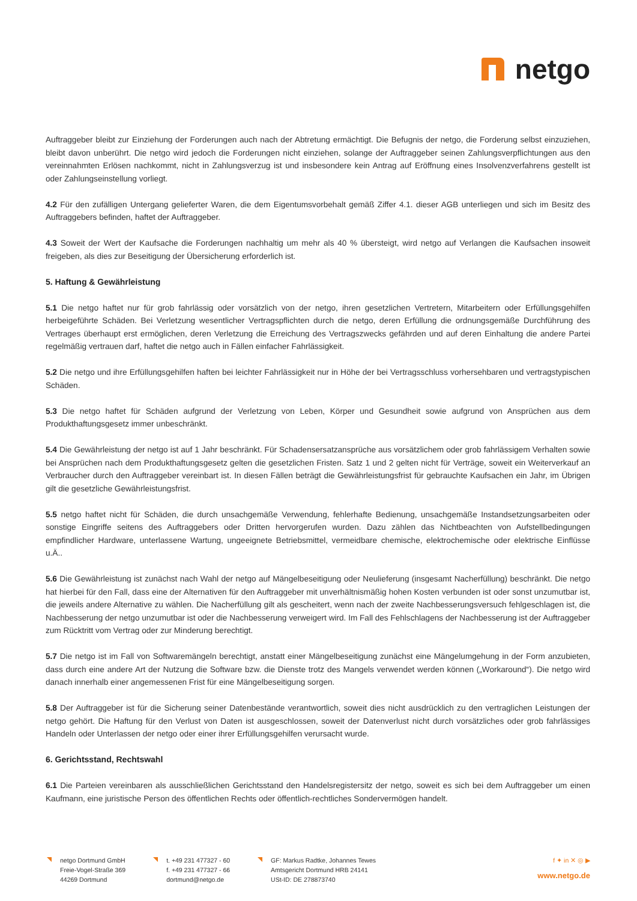netgo
Auftraggeber bleibt zur Einziehung der Forderungen auch nach der Abtretung ermächtigt. Die Befugnis der netgo, die Forderung selbst einzuziehen, bleibt davon unberührt. Die netgo wird jedoch die Forderungen nicht einziehen, solange der Auftraggeber seinen Zahlungsverpflichtungen aus den vereinnahmten Erlösen nachkommt, nicht in Zahlungsverzug ist und insbesondere kein Antrag auf Eröffnung eines Insolvenzverfahrens gestellt ist oder Zahlungseinstellung vorliegt.
4.2 Für den zufälligen Untergang gelieferter Waren, die dem Eigentumsvorbehalt gemäß Ziffer 4.1. dieser AGB unterliegen und sich im Besitz des Auftraggebers befinden, haftet der Auftraggeber.
4.3 Soweit der Wert der Kaufsache die Forderungen nachhaltig um mehr als 40 % übersteigt, wird netgo auf Verlangen die Kaufsachen insoweit freigeben, als dies zur Beseitigung der Übersicherung erforderlich ist.
5. Haftung & Gewährleistung
5.1 Die netgo haftet nur für grob fahrlässig oder vorsätzlich von der netgo, ihren gesetzlichen Vertretern, Mitarbeitern oder Erfüllungsgehilfen herbeigeführte Schäden. Bei Verletzung wesentlicher Vertragspflichten durch die netgo, deren Erfüllung die ordnungsgemäße Durchführung des Vertrages überhaupt erst ermöglichen, deren Verletzung die Erreichung des Vertragszwecks gefährden und auf deren Einhaltung die andere Partei regelmäßig vertrauen darf, haftet die netgo auch in Fällen einfacher Fahrlässigkeit.
5.2 Die netgo und ihre Erfüllungsgehilfen haften bei leichter Fahrlässigkeit nur in Höhe der bei Vertragsschluss vorhersehbaren und vertragstypischen Schäden.
5.3 Die netgo haftet für Schäden aufgrund der Verletzung von Leben, Körper und Gesundheit sowie aufgrund von Ansprüchen aus dem Produkthaftungsgesetz immer unbeschränkt.
5.4 Die Gewährleistung der netgo ist auf 1 Jahr beschränkt. Für Schadensersatzansprüche aus vorsätzlichem oder grob fahrlässigem Verhalten sowie bei Ansprüchen nach dem Produkthaftungsgesetz gelten die gesetzlichen Fristen. Satz 1 und 2 gelten nicht für Verträge, soweit ein Weiterverkauf an Verbraucher durch den Auftraggeber vereinbart ist. In diesen Fällen beträgt die Gewährleistungsfrist für gebrauchte Kaufsachen ein Jahr, im Übrigen gilt die gesetzliche Gewährleistungsfrist.
5.5 netgo haftet nicht für Schäden, die durch unsachgemäße Verwendung, fehlerhafte Bedienung, unsachgemäße Instandsetzungsarbeiten oder sonstige Eingriffe seitens des Auftraggebers oder Dritten hervorgerufen wurden. Dazu zählen das Nichtbeachten von Aufstellbedingungen empfindlicher Hardware, unterlassene Wartung, ungeeignete Betriebsmittel, vermeidbare chemische, elektrochemische oder elektrische Einflüsse u.Ä..
5.6 Die Gewährleistung ist zunächst nach Wahl der netgo auf Mängelbeseitigung oder Neulieferung (insgesamt Nacherfüllung) beschränkt. Die netgo hat hierbei für den Fall, dass eine der Alternativen für den Auftraggeber mit unverhältnismäßig hohen Kosten verbunden ist oder sonst unzumutbar ist, die jeweils andere Alternative zu wählen. Die Nacherfüllung gilt als gescheitert, wenn nach der zweite Nachbesserungsversuch fehlgeschlagen ist, die Nachbesserung der netgo unzumutbar ist oder die Nachbesserung verweigert wird. Im Fall des Fehlschlagens der Nachbesserung ist der Auftraggeber zum Rücktritt vom Vertrag oder zur Minderung berechtigt.
5.7 Die netgo ist im Fall von Softwaremängeln berechtigt, anstatt einer Mängelbeseitigung zunächst eine Mängelumgehung in der Form anzubieten, dass durch eine andere Art der Nutzung die Software bzw. die Dienste trotz des Mangels verwendet werden können („Workaround“). Die netgo wird danach innerhalb einer angemessenen Frist für eine Mängelbeseitigung sorgen.
5.8 Der Auftraggeber ist für die Sicherung seiner Datenbestände verantwortlich, soweit dies nicht ausdrücklich zu den vertraglichen Leistungen der netgo gehört. Die Haftung für den Verlust von Daten ist ausgeschlossen, soweit der Datenverlust nicht durch vorsätzliches oder grob fahrlässiges Handeln oder Unterlassen der netgo oder einer ihrer Erfüllungsgehilfen verursacht wurde.
6. Gerichtsstand, Rechtswahl
6.1 Die Parteien vereinbaren als ausschließlichen Gerichtsstand den Handelsregistersitz der netgo, soweit es sich bei dem Auftraggeber um einen Kaufmann, eine juristische Person des öffentlichen Rechts oder öffentlich-rechtliches Sondervermögen handelt.
netgo Dortmund GmbH
Freie-Vogel-Straße 369
44269 Dortmund
t. +49 231 477327 - 60
f. +49 231 477327 - 66
dortmund@netgo.de
GF: Markus Radtke, Johannes Tewes
Amtsgericht Dortmund HRB 24141
USt-ID: DE 278873740
f ✦ in ✕ ◎ ▶
www.netgo.de